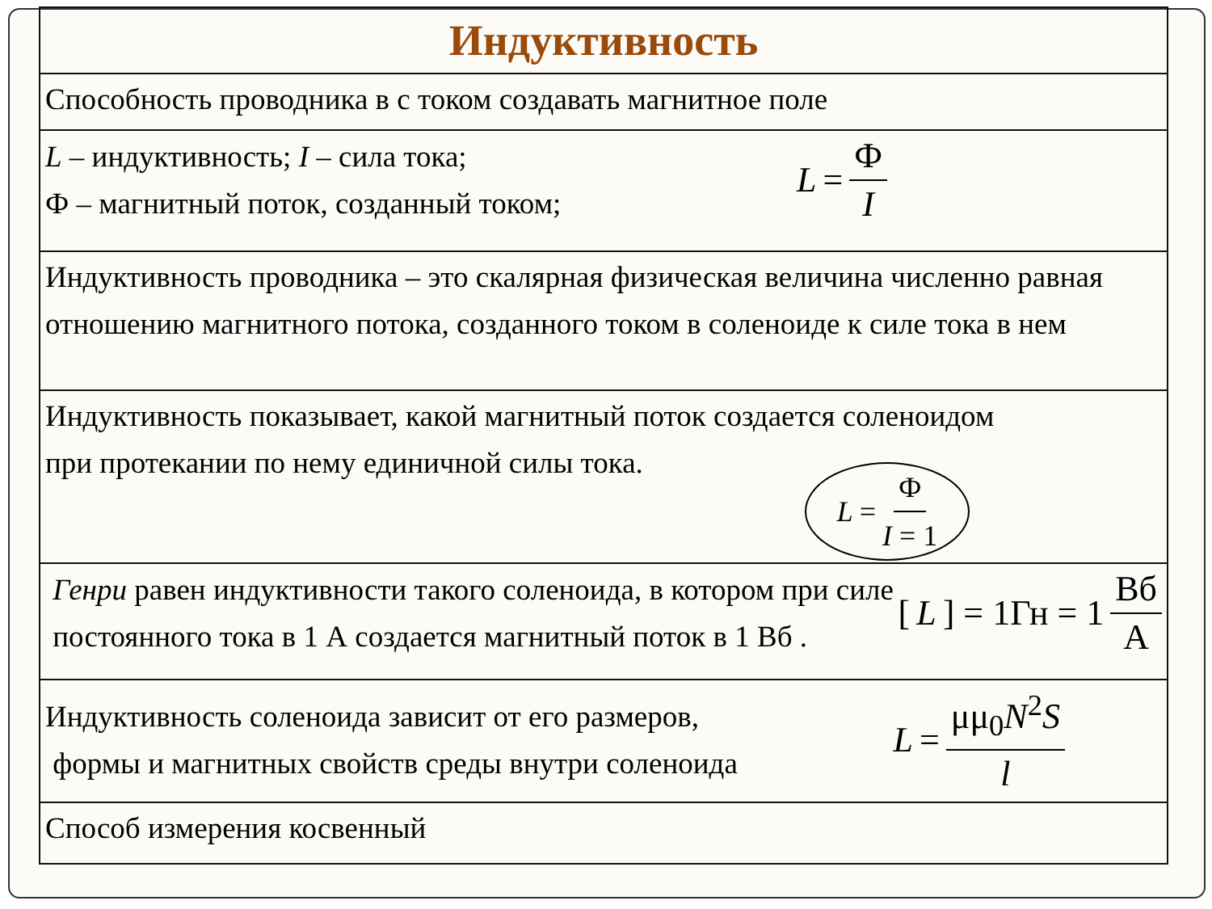| Индуктивность |
| --- |
| Способность проводника в с током создавать магнитное поле |
| L – индуктивность; I – сила тока; Ф – магнитный поток, созданный током; L = Ф I |
| Индуктивность проводника – это скалярная физическая величина численно равная отношению магнитного потока, созданного током в соленоиде к силе тока в нем |
| Индуктивность показывает, какой магнитный поток создается соленоидом при протекании по нему единичной силы тока. L = Ф I = 1 |
| Генри равен индуктивности такого соленоида, в котором при силе постоянного тока в 1 А создается магнитный поток в 1 Вб . [ L ] = 1Гн = 1 Вб А |
| Индуктивность соленоида зависит от его размеров, формы и магнитных свойств среды внутри соленоида L = μμ<sub>0</sub> N<sup>2</sup> S l |
| Способ измерения косвенный |